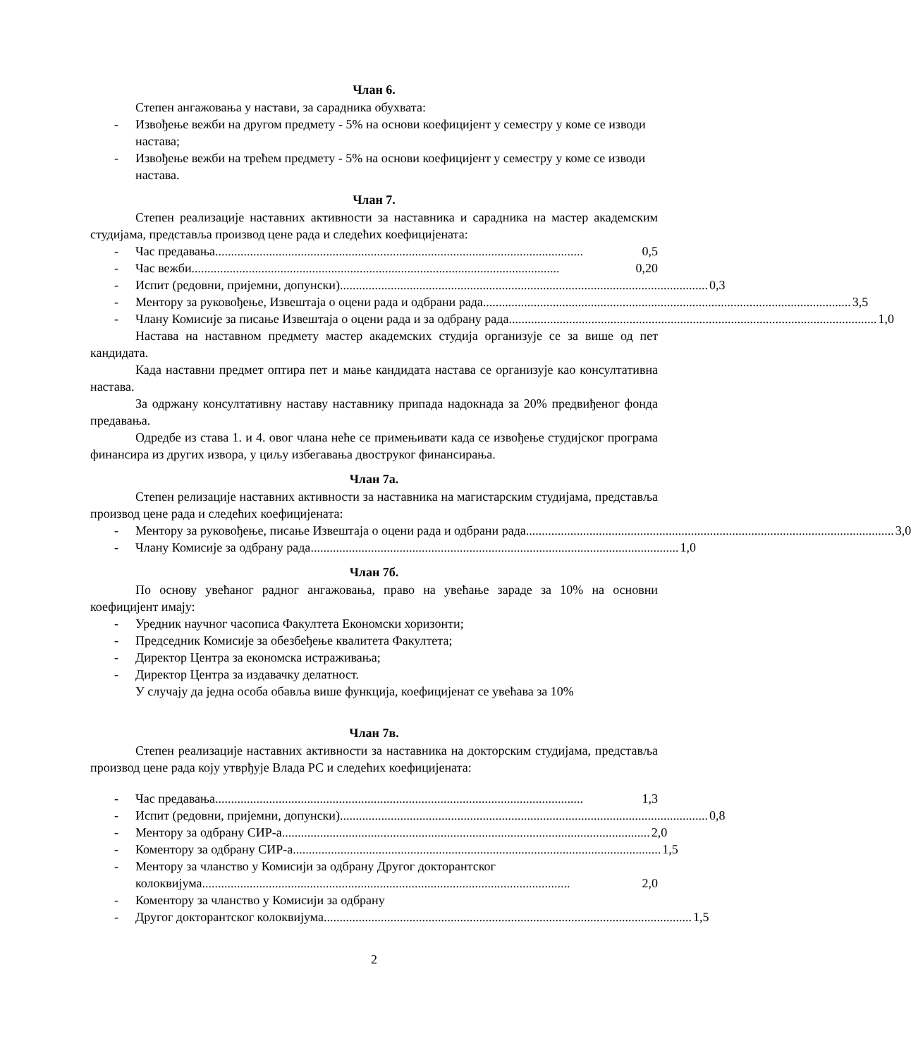Члан 6.
Степен ангажовања у настави, за сарадника обухвата:
- Извођење вежби на другом предмету - 5% на основи коефицијент у семестру у коме се изводи настава;
- Извођење вежби на трећем предмету - 5% на основи коефицијент у семестру у коме се изводи настава.
Члан 7.
Степен реализације наставних активности за наставника и сарадника на мастер академским студијама, представља производ цене рада и следећих коефицијената:
- Час предавања .................................................................................................................... 0,5
- Час вежби .................................................................................................................... 0,20
- Испит (редовни, пријемни, допунски) .................................................................................................................... 0,3
- Ментору за руковођење, Извештаја о оцени рада и одбрани рада .................................................................................................................... 3,5
- Члану Комисије за писање Извештаја о оцени рада и за одбрану рада .................................................................................................................... 1,0
Настава на наставном предмету мастер академских студија организује се за више од пет кандидата.
Када наставни предмет оптира пет и мање кандидата настава се организује као консултативна настава.
За одржану консултативну наставу наставнику припада надокнада за 20% предвиђеног фонда предавања.
Одредбе из става 1. и 4. овог члана неће се примењивати када се извођење студијског програма финансира из других извора, у циљу избегавања двоструког финансирања.
Члан 7а.
Степен релизације наставних активности за наставника на магистарским студијама, представља производ цене рада и следећих коефицијената:
- Ментору за руковођење, писање Извештаја о оцени рада и одбрани рада.................................................................................................................... 3,0
- Члану Комисије за одбрану рада .................................................................................................................... 1,0
Члан 7б.
По основу увећаног радног ангажовања, право на увећање зараде за 10% на основни коефицијент имају:
- Уредник научног часописа Факултета Економски хоризонти;
- Председник Комисије за обезбеђење квалитета Факултета;
- Директор Центра за економска истраживања;
- Директор Центра за издавачку делатност.
У случају да једна особа обавља више функција, коефицијенат се увећава за 10%
Члан 7в.
Степен реализације наставних активности за наставника на докторским студијама, представља производ цене рада коју утврђује Влада РС и следећих коефицијената:
- Час предавања .................................................................................................................... 1,3
- Испит (редовни, пријемни, допунски) .................................................................................................................... 0,8
- Ментору за одбрану СИР-а .................................................................................................................... 2,0
- Коментору за одбрану СИР-а .................................................................................................................... 1,5
- Ментору за чланство у Комисији за одбрану Другог докторантског
колоквијума .................................................................................................................... 2,0
- Коментору за чланство у Комисији за одбрану
- Другог докторантског колоквијума .................................................................................................................... 1,5
2